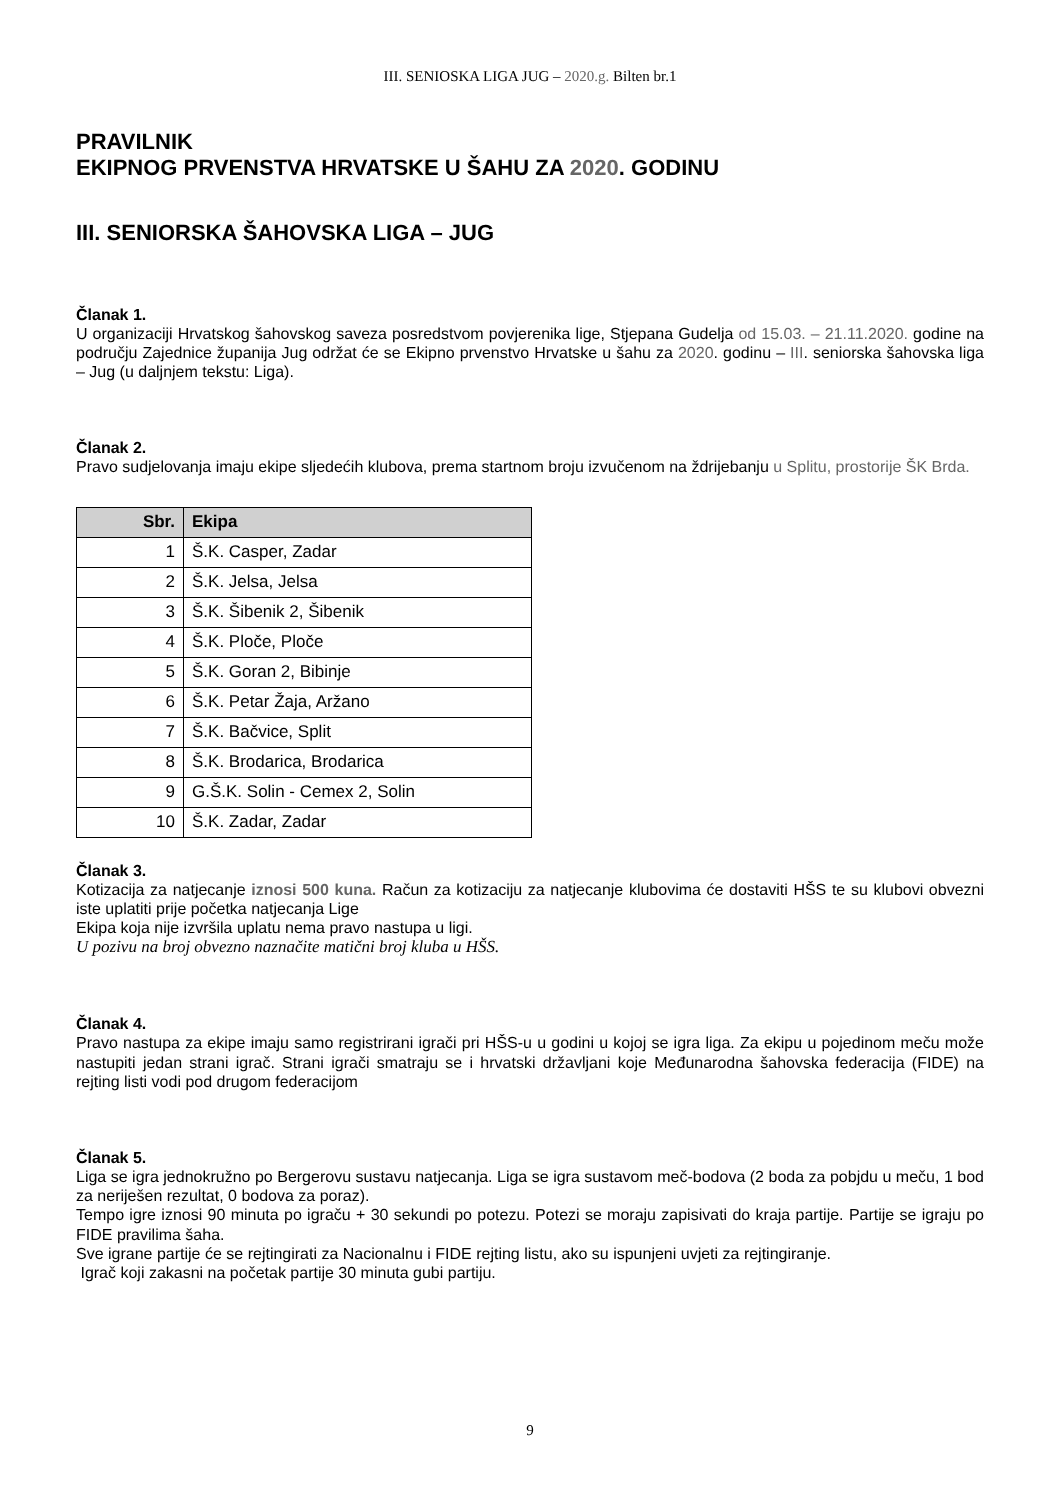III. SENIOSKA LIGA JUG – 2020.g. Bilten br.1
PRAVILNIK
EKIPNOG PRVENSTVA HRVATSKE U ŠAHU ZA 2020. GODINU
III. SENIORSKA ŠAHOVSKA LIGA – JUG
Članak 1.
U organizaciji Hrvatskog šahovskog saveza posredstvom povjerenika lige, Stjepana Gudelja od 15.03. – 21.11.2020. godine na području Zajednice županija Jug održat će se Ekipno prvenstvo Hrvatske u šahu za 2020. godinu – III. seniorska šahovska liga – Jug (u daljnjem tekstu: Liga).
Članak 2.
Pravo sudjelovanja imaju ekipe sljedećih klubova, prema startnom broju izvučenom na ždrijebanju u Splitu, prostorije ŠK Brda.
| Sbr. | Ekipa |
| --- | --- |
| 1 | Š.K. Casper, Zadar |
| 2 | Š.K. Jelsa, Jelsa |
| 3 | Š.K. Šibenik 2, Šibenik |
| 4 | Š.K. Ploče, Ploče |
| 5 | Š.K. Goran 2, Bibinje |
| 6 | Š.K. Petar Žaja, Aržano |
| 7 | Š.K. Bačvice, Split |
| 8 | Š.K. Brodarica, Brodarica |
| 9 | G.Š.K. Solin - Cemex 2, Solin |
| 10 | Š.K. Zadar, Zadar |
Članak 3.
Kotizacija za natjecanje iznosi 500 kuna. Račun za kotizaciju za natjecanje klubovima će dostaviti HŠS te su klubovi obvezni iste uplatiti prije početka natjecanja Lige
Ekipa koja nije izvršila uplatu nema pravo nastupa u ligi.
U pozivu na broj obvezno naznačite matični broj kluba u HŠS.
Članak 4.
Pravo nastupa za ekipe imaju samo registrirani igrači pri HŠS-u u godini u kojoj se igra liga. Za ekipu u pojedinom meču može nastupiti jedan strani igrač. Strani igrači smatraju se i hrvatski državljani koje Međunarodna šahovska federacija (FIDE) na rejting listi vodi pod drugom federacijom
Članak 5.
Liga se igra jednokružno po Bergerovu sustavu natjecanja. Liga se igra sustavom meč-bodova (2 boda za pobjdu u meču, 1 bod za neriješen rezultat, 0 bodova za poraz).
Tempo igre iznosi 90 minuta po igraču + 30 sekundi po potezu. Potezi se moraju zapisivati do kraja partije. Partije se igraju po FIDE pravilima šaha.
Sve igrane partije će se rejtingirati za Nacionalnu i FIDE rejting listu, ako su ispunjeni uvjeti za rejtingiranje.
Igrač koji zakasni na početak partije 30 minuta gubi partiju.
9